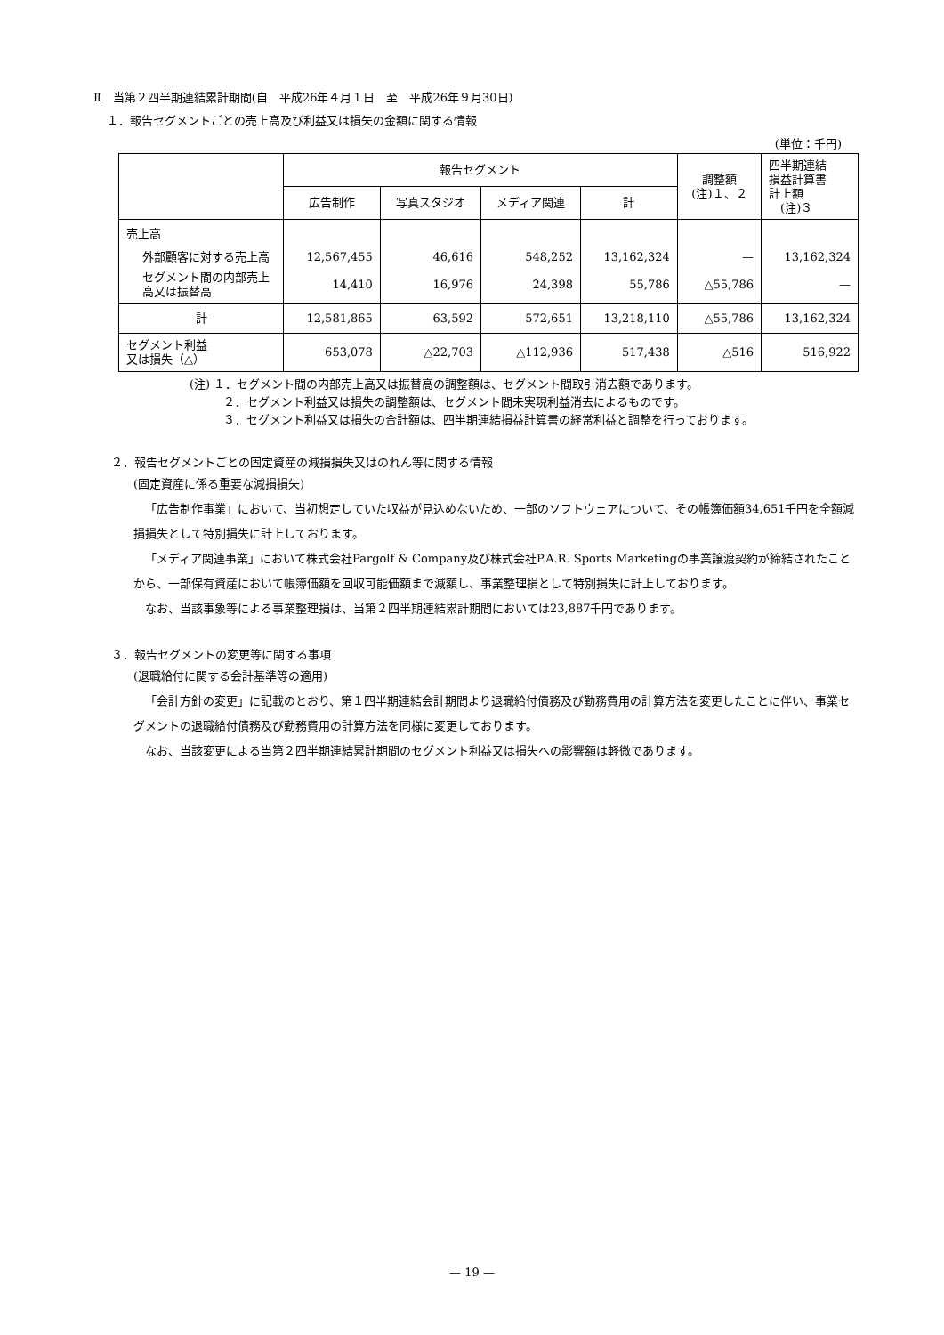Ⅱ　当第２四半期連結累計期間(自　平成26年４月１日　至　平成26年９月30日)
１．報告セグメントごとの売上高及び利益又は損失の金額に関する情報
(単位：千円)
| | 報告セグメント | | | | 調整額 (注)１、２ | 四半期連結 損益計算書 計上額 (注)３ |
| --- | --- | --- | --- | --- | --- | --- |
| | 広告制作 | 写真スタジオ | メディア関連 | 計 | | |
| 売上高 | | | | | | |
| 外部顧客に対する売上高 | 12,567,455 | 46,616 | 548,252 | 13,162,324 | — | 13,162,324 |
| セグメント間の内部売上高又は振替高 | 14,410 | 16,976 | 24,398 | 55,786 | △55,786 | — |
| 計 | 12,581,865 | 63,592 | 572,651 | 13,218,110 | △55,786 | 13,162,324 |
| セグメント利益 又は損失（△） | 653,078 | △22,703 | △112,936 | 517,438 | △516 | 516,922 |
(注) １．セグメント間の内部売上高又は振替高の調整額は、セグメント間取引消去額であります。
２．セグメント利益又は損失の調整額は、セグメント間未実現利益消去によるものです。
３．セグメント利益又は損失の合計額は、四半期連結損益計算書の経常利益と調整を行っております。
２．報告セグメントごとの固定資産の減損損失又はのれん等に関する情報
(固定資産に係る重要な減損損失)
「広告制作事業」において、当初想定していた収益が見込めないため、一部のソフトウェアについて、その帳簿価額34,651千円を全額減損損失として特別損失に計上しております。
「メディア関連事業」において株式会社Pargolf & Company及び株式会社P.A.R. Sports Marketingの事業譲渡契約が締結されたことから、一部保有資産において帳簿価額を回収可能価額まで減額し、事業整理損として特別損失に計上しております。
なお、当該事象等による事業整理損は、当第２四半期連結累計期間においては23,887千円であります。
３．報告セグメントの変更等に関する事項
(退職給付に関する会計基準等の適用)
「会計方針の変更」に記載のとおり、第１四半期連結会計期間より退職給付債務及び勤務費用の計算方法を変更したことに伴い、事業セグメントの退職給付債務及び勤務費用の計算方法を同様に変更しております。
なお、当該変更による当第２四半期連結累計期間のセグメント利益又は損失への影響額は軽微であります。
— 19 —